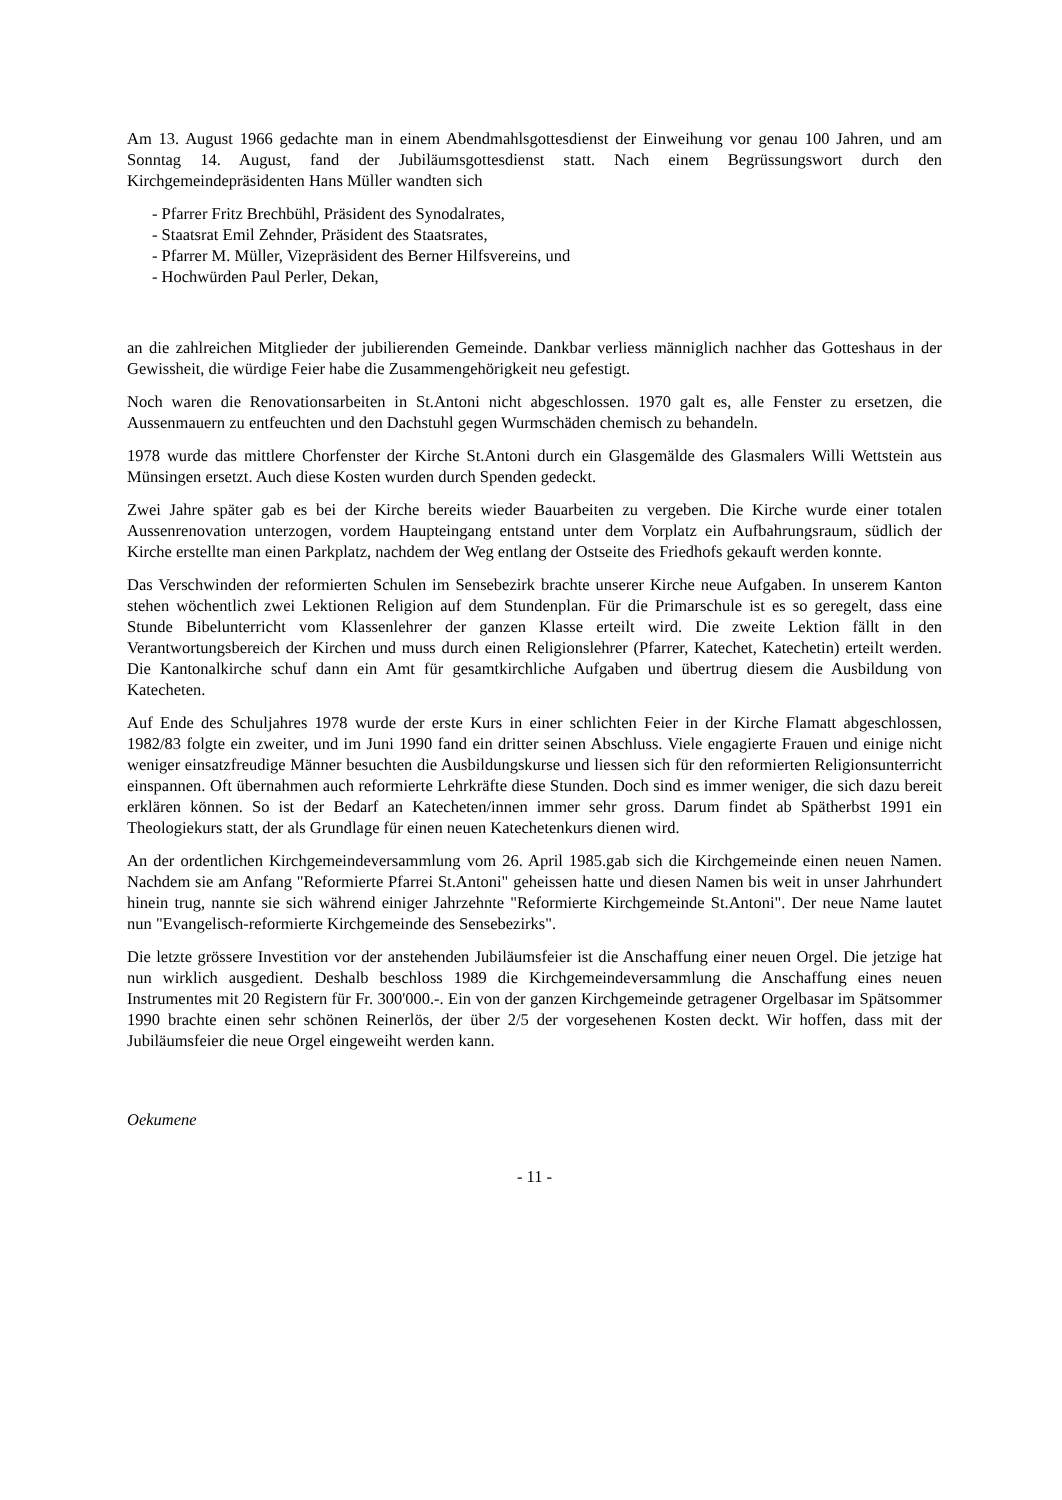Am 13. August 1966 gedachte man in einem Abendmahlsgottesdienst der Einweihung vor genau 100 Jahren, und am Sonntag 14. August, fand der Jubiläumsgottesdienst statt. Nach einem Begrüssungswort durch den Kirchgemeindepräsidenten Hans Müller wandten sich
- Pfarrer Fritz Brechbühl, Präsident des Synodalrates,
- Staatsrat Emil Zehnder, Präsident des Staatsrates,
- Pfarrer M. Müller, Vizepräsident des Berner Hilfsvereins, und
- Hochwürden Paul Perler, Dekan,
an die zahlreichen Mitglieder der jubilierenden Gemeinde. Dankbar verliess männiglich nachher das Gotteshaus in der Gewissheit, die würdige Feier habe die Zusammengehörigkeit neu gefestigt.
Noch waren die Renovationsarbeiten in St.Antoni nicht abgeschlossen. 1970 galt es, alle Fenster zu ersetzen, die Aussenmauern zu entfeuchten und den Dachstuhl gegen Wurmschäden chemisch zu behandeln.
1978 wurde das mittlere Chorfenster der Kirche St.Antoni durch ein Glasgemälde des Glasmalers Willi Wettstein aus Münsingen ersetzt. Auch diese Kosten wurden durch Spenden gedeckt.
Zwei Jahre später gab es bei der Kirche bereits wieder Bauarbeiten zu vergeben. Die Kirche wurde einer totalen Aussenrenovation unterzogen, vordem Haupteingang entstand unter dem Vorplatz ein Aufbahrungsraum, südlich der Kirche erstellte man einen Parkplatz, nachdem der Weg entlang der Ostseite des Friedhofs gekauft werden konnte.
Das Verschwinden der reformierten Schulen im Sensebezirk brachte unserer Kirche neue Aufgaben. In unserem Kanton stehen wöchentlich zwei Lektionen Religion auf dem Stundenplan. Für die Primarschule ist es so geregelt, dass eine Stunde Bibelunterricht vom Klassenlehrer der ganzen Klasse erteilt wird. Die zweite Lektion fällt in den Verantwortungsbereich der Kirchen und muss durch einen Religionslehrer (Pfarrer, Katechet, Katechetin) erteilt werden. Die Kantonalkirche schuf dann ein Amt für gesamtkirchliche Aufgaben und übertrug diesem die Ausbildung von Katecheten.
Auf Ende des Schuljahres 1978 wurde der erste Kurs in einer schlichten Feier in der Kirche Flamatt abgeschlossen, 1982/83 folgte ein zweiter, und im Juni 1990 fand ein dritter seinen Abschluss. Viele engagierte Frauen und einige nicht weniger einsatzfreudige Männer besuchten die Ausbildungskurse und liessen sich für den reformierten Religionsunterricht einspannen. Oft übernahmen auch reformierte Lehrkräfte diese Stunden. Doch sind es immer weniger, die sich dazu bereit erklären können. So ist der Bedarf an Katecheten/innen immer sehr gross. Darum findet ab Spätherbst 1991 ein Theologiekurs statt, der als Grundlage für einen neuen Katechetenkurs dienen wird.
An der ordentlichen Kirchgemeindeversammlung vom 26. April 1985.gab sich die Kirchgemeinde einen neuen Namen. Nachdem sie am Anfang "Reformierte Pfarrei St.Antoni" geheissen hatte und diesen Namen bis weit in unser Jahrhundert hinein trug, nannte sie sich während einiger Jahrzehnte "Reformierte Kirchgemeinde St.Antoni". Der neue Name lautet nun "Evangelisch-reformierte Kirchgemeinde des Sensebezirks".
Die letzte grössere Investition vor der anstehenden Jubiläumsfeier ist die Anschaffung einer neuen Orgel. Die jetzige hat nun wirklich ausgedient. Deshalb beschloss 1989 die Kirchgemeindeversammlung die Anschaffung eines neuen Instrumentes mit 20 Registern für Fr. 300'000.-. Ein von der ganzen Kirchgemeinde getragener Orgelbasar im Spätsommer 1990 brachte einen sehr schönen Reinerlös, der über 2/5 der vorgesehenen Kosten deckt. Wir hoffen, dass mit der Jubiläumsfeier die neue Orgel eingeweiht werden kann.
Oekumene
- 11 -